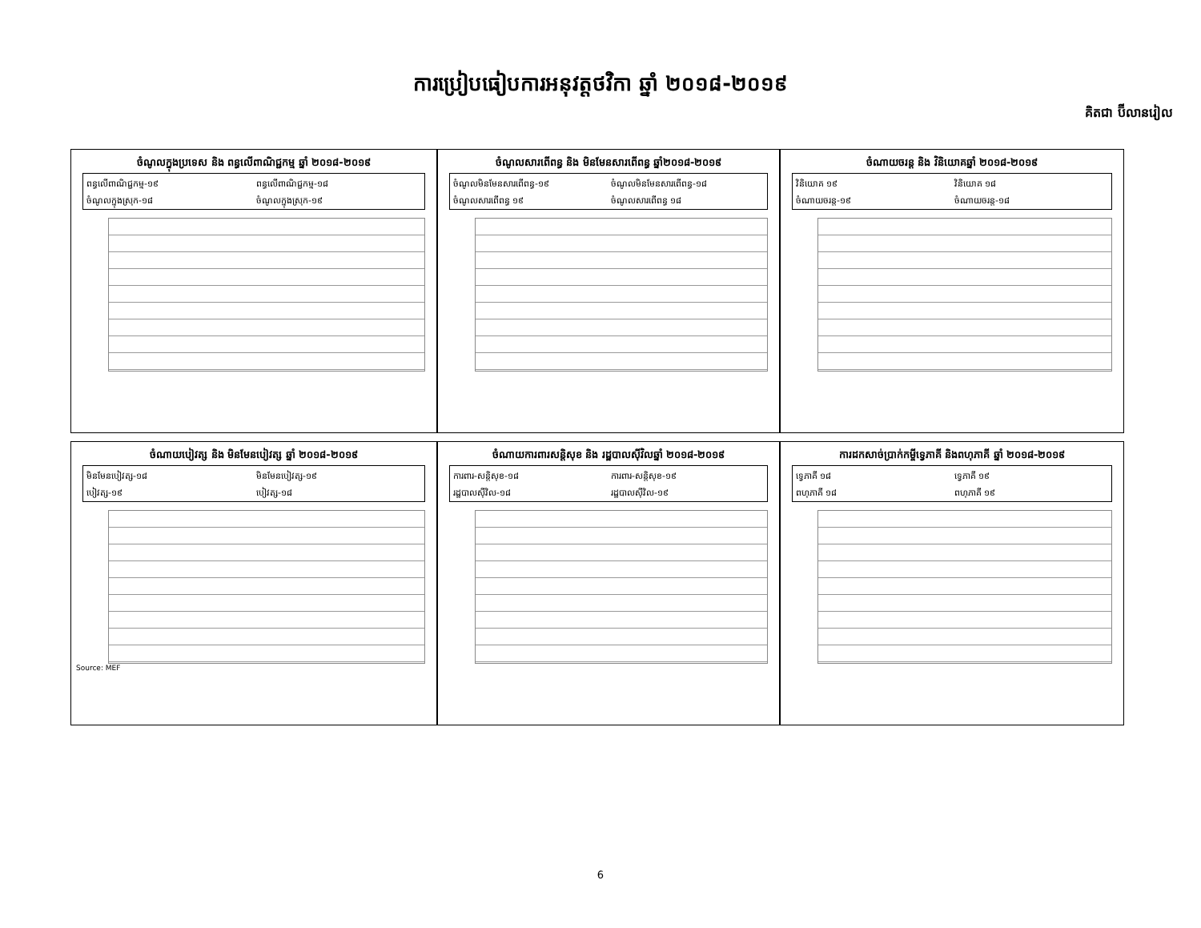ការប្រៀបធៀបការអនុវត្តថវិកា ឆ្នាំ ២០១៨-២០១៩
គិតជា ប៊ីលានរៀល
ចំណូលក្នុងប្រទេស និង ពន្ធលើពាណិជ្ជកម្ម ឆ្នាំ ២០១៨-២០១៩
ពន្ធលើពាណិជ្ជកម្ម-១៩ ពន្ធលើពាណិជ្ជកម្ម-១៨ ចំណូលក្នុងស្រុក-១៨ ចំណូលក្នុងស្រុក-១៩
ចំណូលសារពើពន្ធ និង មិនមែនសារពើពន្ធ ឆ្នាំ២០១៨-២០១៩
ចំណូលមិនមែនសារពើពន្ធ-១៩ ចំណូលមិនមែនសារពើពន្ធ-១៨ ចំណូលសារពើពន្ធ ១៩ ចំណូលសារពើពន្ធ ១៨
ចំណាយចរន្ត និង វិនិយោគឆ្នាំ ២០១៨-២០១៩
វិនិយោគ ១៩ វិនិយោគ ១៨ ចំណាយចរន្ត-១៩ ចំណាយចរន្ត-១៨
ចំណាយបៀវត្ស និង មិនមែនបៀវត្ស ឆ្នាំ ២០១៨-២០១៩
មិនមែនបៀវត្ស-១៨ មិនមែនបៀវត្ស-១៩ បៀវត្ស-១៩ បៀវត្ស-១៨
Source: MEF
ចំណាយការពារសន្តិសុខ និង រដ្ឋបាលស៊ីវិលឆ្នាំ ២០១៨-២០១៩
ការពារ-សន្តិសុខ-១៨ ការពារ-សន្តិសុខ-១៩ រដ្ឋបាលស៊ីវិល-១៨ រដ្ឋបាលស៊ីវិល-១៩
ការដកសាច់ប្រាក់កម្ចីទ្វេភាគី និងពហុភាគី ឆ្នាំ ២០១៨-២០១៩
ទ្វេភាគី ១៨ ទ្វេភាគី ១៩ ពហុភាគី ១៨ ពហុភាគី ១៩
6